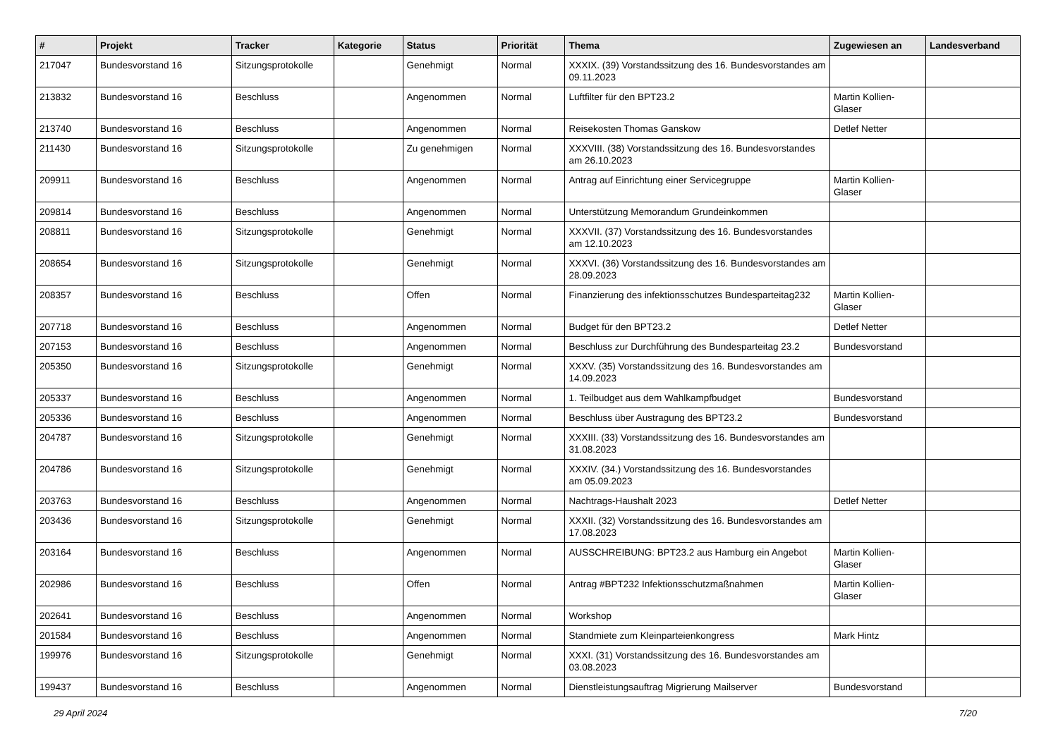| # | Projekt | Tracker | Kategorie | Status | Priorität | Thema | Zugewiesen an | Landesverband |
| --- | --- | --- | --- | --- | --- | --- | --- | --- |
| 217047 | Bundesvorstand 16 | Sitzungsprotokolle | | Genehmigt | Normal | XXXIX. (39) Vorstandssitzung des 16. Bundesvorstandes am 09.11.2023 | | |
| 213832 | Bundesvorstand 16 | Beschluss | | Angenommen | Normal | Luftfilter für den BPT23.2 | Martin Kollien-Glaser | |
| 213740 | Bundesvorstand 16 | Beschluss | | Angenommen | Normal | Reisekosten Thomas Ganskow | Detlef Netter | |
| 211430 | Bundesvorstand 16 | Sitzungsprotokolle | | Zu genehmigen | Normal | XXXVIII. (38) Vorstandssitzung des 16. Bundesvorstandes am 26.10.2023 | | |
| 209911 | Bundesvorstand 16 | Beschluss | | Angenommen | Normal | Antrag auf Einrichtung einer Servicegruppe | Martin Kollien-Glaser | |
| 209814 | Bundesvorstand 16 | Beschluss | | Angenommen | Normal | Unterstützung Memorandum Grundeinkommen | | |
| 208811 | Bundesvorstand 16 | Sitzungsprotokolle | | Genehmigt | Normal | XXXVII. (37) Vorstandssitzung des 16. Bundesvorstandes am 12.10.2023 | | |
| 208654 | Bundesvorstand 16 | Sitzungsprotokolle | | Genehmigt | Normal | XXXVI. (36) Vorstandssitzung des 16. Bundesvorstandes am 28.09.2023 | | |
| 208357 | Bundesvorstand 16 | Beschluss | | Offen | Normal | Finanzierung des infektionsschutzes Bundesparteitag232 | Martin Kollien-Glaser | |
| 207718 | Bundesvorstand 16 | Beschluss | | Angenommen | Normal | Budget für den BPT23.2 | Detlef Netter | |
| 207153 | Bundesvorstand 16 | Beschluss | | Angenommen | Normal | Beschluss zur Durchführung des Bundesparteitag 23.2 | Bundesvorstand | |
| 205350 | Bundesvorstand 16 | Sitzungsprotokolle | | Genehmigt | Normal | XXXV. (35) Vorstandssitzung des 16. Bundesvorstandes am 14.09.2023 | | |
| 205337 | Bundesvorstand 16 | Beschluss | | Angenommen | Normal | 1. Teilbudget aus dem Wahlkampfbudget | Bundesvorstand | |
| 205336 | Bundesvorstand 16 | Beschluss | | Angenommen | Normal | Beschluss über Austragung des BPT23.2 | Bundesvorstand | |
| 204787 | Bundesvorstand 16 | Sitzungsprotokolle | | Genehmigt | Normal | XXXIII. (33) Vorstandssitzung des 16. Bundesvorstandes am 31.08.2023 | | |
| 204786 | Bundesvorstand 16 | Sitzungsprotokolle | | Genehmigt | Normal | XXXIV. (34.) Vorstandssitzung des 16. Bundesvorstandes am 05.09.2023 | | |
| 203763 | Bundesvorstand 16 | Beschluss | | Angenommen | Normal | Nachtrags-Haushalt 2023 | Detlef Netter | |
| 203436 | Bundesvorstand 16 | Sitzungsprotokolle | | Genehmigt | Normal | XXXII. (32) Vorstandssitzung des 16. Bundesvorstandes am 17.08.2023 | | |
| 203164 | Bundesvorstand 16 | Beschluss | | Angenommen | Normal | AUSSCHREIBUNG: BPT23.2 aus Hamburg ein Angebot | Martin Kollien-Glaser | |
| 202986 | Bundesvorstand 16 | Beschluss | | Offen | Normal | Antrag #BPT232 Infektionsschutzmaßnahmen | Martin Kollien-Glaser | |
| 202641 | Bundesvorstand 16 | Beschluss | | Angenommen | Normal | Workshop | | |
| 201584 | Bundesvorstand 16 | Beschluss | | Angenommen | Normal | Standmiete zum Kleinparteienkongress | Mark Hintz | |
| 199976 | Bundesvorstand 16 | Sitzungsprotokolle | | Genehmigt | Normal | XXXI. (31) Vorstandssitzung des 16. Bundesvorstandes am 03.08.2023 | | |
| 199437 | Bundesvorstand 16 | Beschluss | | Angenommen | Normal | Dienstleistungsauftrag Migrierung Mailserver | Bundesvorstand | |
29 April 2024 7/20